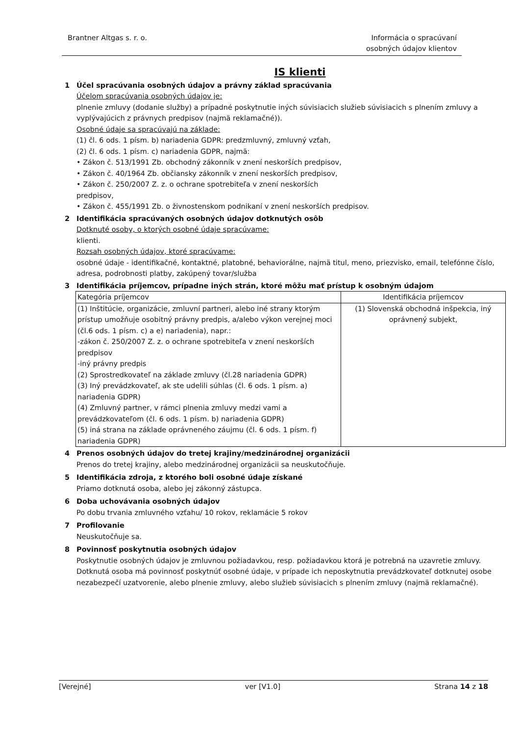Brantner Altgas s. r. o. Informácia o spracúvaní
osobných údajov klientov
IS klienti
1 Účel spracúvania osobných údajov a právny základ spracúvania
Účelom spracúvania osobných údajov je:
plnenie zmluvy (dodanie služby) a prípadné poskytnutie iných súvisiacich služieb súvisiacich s plnením zmluvy a vyplývajúcich z právnych predpisov (najmä reklamačné)).
Osobné údaje sa spracúvajú na základe:
(1) čl. 6 ods. 1 písm. b) nariadenia GDPR: predzmluvný, zmluvný vzťah,
(2) čl. 6 ods. 1 písm. c) nariadenia GDPR, najmä:
• Zákon č. 513/1991 Zb. obchodný zákonník v znení neskorších predpisov,
• Zákon č. 40/1964 Zb. občiansky zákonník v znení neskorších predpisov,
• Zákon č. 250/2007 Z. z. o ochrane spotrebiteľa v znení neskorších
predpisov,
• Zákon č. 455/1991 Zb. o živnostenskom podnikaní v znení neskorších predpisov.
2 Identifikácia spracúvaných osobných údajov dotknutých osôb
Dotknuté osoby, o ktorých osobné údaje spracúvame:
klienti.
Rozsah osobných údajov, ktoré spracúvame:
osobné údaje - identifikačné, kontaktné, platobné, behaviorálne, najmä titul, meno, priezvisko, email, telefónne číslo, adresa, podrobnosti platby, zakúpený tovar/služba
3 Identifikácia príjemcov, prípadne iných strán, ktoré môžu mať prístup k osobným údajom
| Kategória príjemcov | Identifikácia príjemcov |
| (1) Inštitúcie, organizácie, zmluvní partneri, alebo iné strany ktorým prístup umožňuje osobitný právny predpis, a/alebo výkon verejnej moci (čl.6 ods. 1 písm. c) a e) nariadenia), napr.: -zákon č. 250/2007 Z. z. o ochrane spotrebiteľa v znení neskorších predpisov -iný právny predpis (2) Sprostredkovateľ na základe zmluvy (čl.28 nariadenia GDPR) (3) Iný prevádzkovateľ, ak ste udelili súhlas (čl. 6 ods. 1 písm. a) nariadenia GDPR) (4) Zmluvný partner, v rámci plnenia zmluvy medzi vami a prevádzkovateľom (čl. 6 ods. 1 písm. b) nariadenia GDPR) (5) iná strana na základe oprávneného záujmu (čl. 6 ods. 1 písm. f) nariadenia GDPR) | (1) Slovenská obchodná inšpekcia, iný oprávnený subjekt, |
4 Prenos osobných údajov do tretej krajiny/medzinárodnej organizácii
Prenos do tretej krajiny, alebo medzinárodnej organizácii sa neuskutočňuje.
5 Identifikácia zdroja, z ktorého boli osobné údaje získané
Priamo dotknutá osoba, alebo jej zákonný zástupca.
6 Doba uchovávania osobných údajov
Po dobu trvania zmluvného vzťahu/ 10 rokov, reklamácie 5 rokov
7 Profilovanie
Neuskutočňuje sa.
8 Povinnosť poskytnutia osobných údajov
Poskytnutie osobných údajov je zmluvnou požiadavkou, resp. požiadavkou ktorá je potrebná na uzavretie zmluvy. Dotknutá osoba má povinnosť poskytnúť osobné údaje, v prípade ich neposkytnutia prevádzkovateľ dotknutej osobe nezabezpečí uzatvorenie, alebo plnenie zmluvy, alebo služieb súvisiacich s plnením zmluvy (najmä reklamačné).
[Verejné] ver [V1.0] Strana 14 z 18